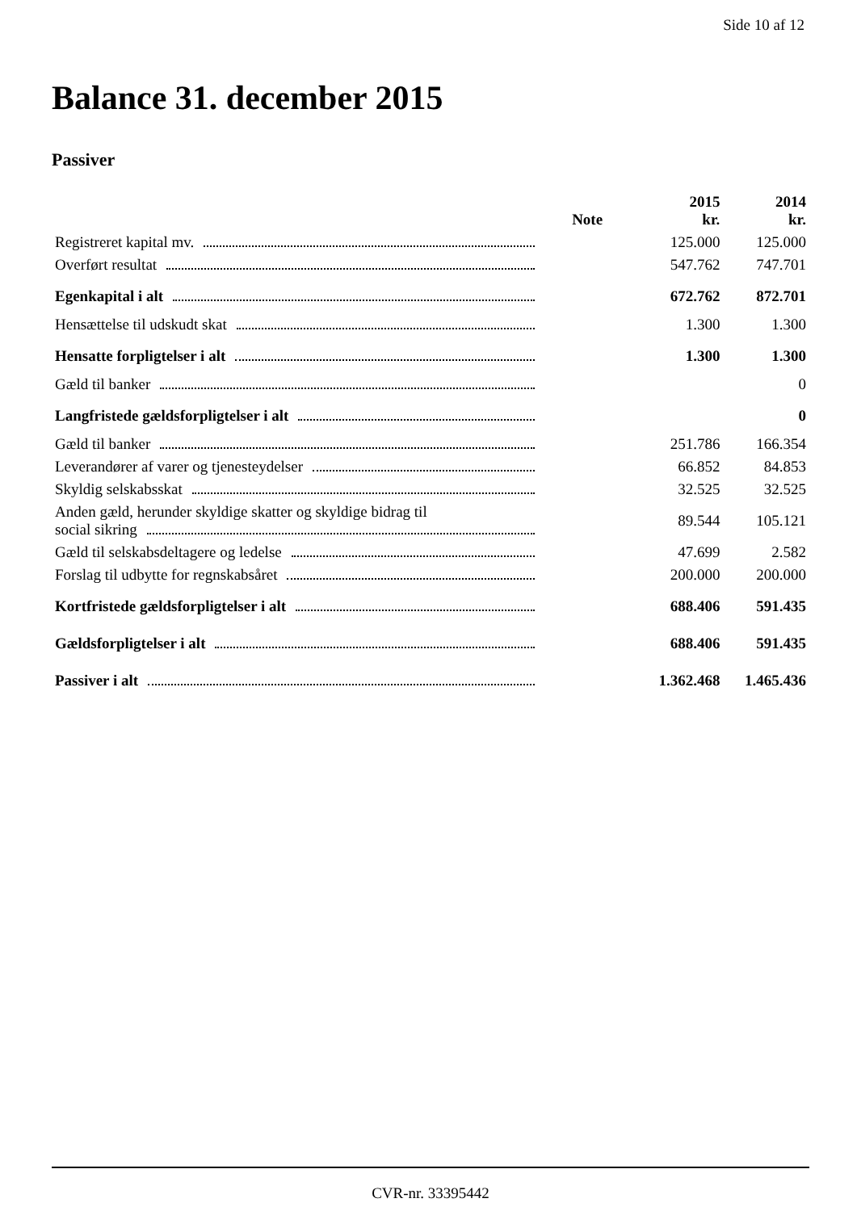Side 10 af 12
Balance 31. december 2015
Passiver
| | Note | 2015 kr. | 2014 kr. |
| --- | --- | --- | --- |
| Registreret kapital mv. | | 125.000 | 125.000 |
| Overført resultat | | 547.762 | 747.701 |
| Egenkapital i alt | | 672.762 | 872.701 |
| Hensættelse til udskudt skat | | 1.300 | 1.300 |
| Hensatte forpligtelser i alt | | 1.300 | 1.300 |
| Gæld til banker | | | 0 |
| Langfristede gældsforpligtelser i alt | | | 0 |
| Gæld til banker | | 251.786 | 166.354 |
| Leverandører af varer og tjenesteydelser | | 66.852 | 84.853 |
| Skyldig selskabsskat | | 32.525 | 32.525 |
| Anden gæld, herunder skyldige skatter og skyldige bidrag til social sikring | | 89.544 | 105.121 |
| Gæld til selskabsdeltagere og ledelse | | 47.699 | 2.582 |
| Forslag til udbytte for regnskabsåret | | 200.000 | 200.000 |
| Kortfristede gældsforpligtelser i alt | | 688.406 | 591.435 |
| Gældsforpligtelser i alt | | 688.406 | 591.435 |
| Passiver i alt | | 1.362.468 | 1.465.436 |
CVR-nr. 33395442